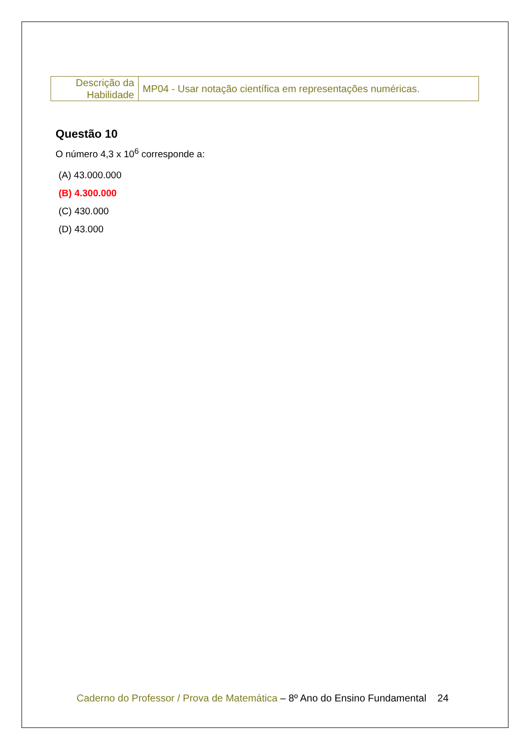| Descrição da Habilidade | MP04 - Usar notação científica em representações numéricas. |
Questão 10
O número 4,3 x 10<sup>6</sup> corresponde a:
(A) 43.000.000
(B) 4.300.000
(C) 430.000
(D) 43.000
Caderno do Professor / Prova de Matemática – 8º Ano do Ensino Fundamental 24